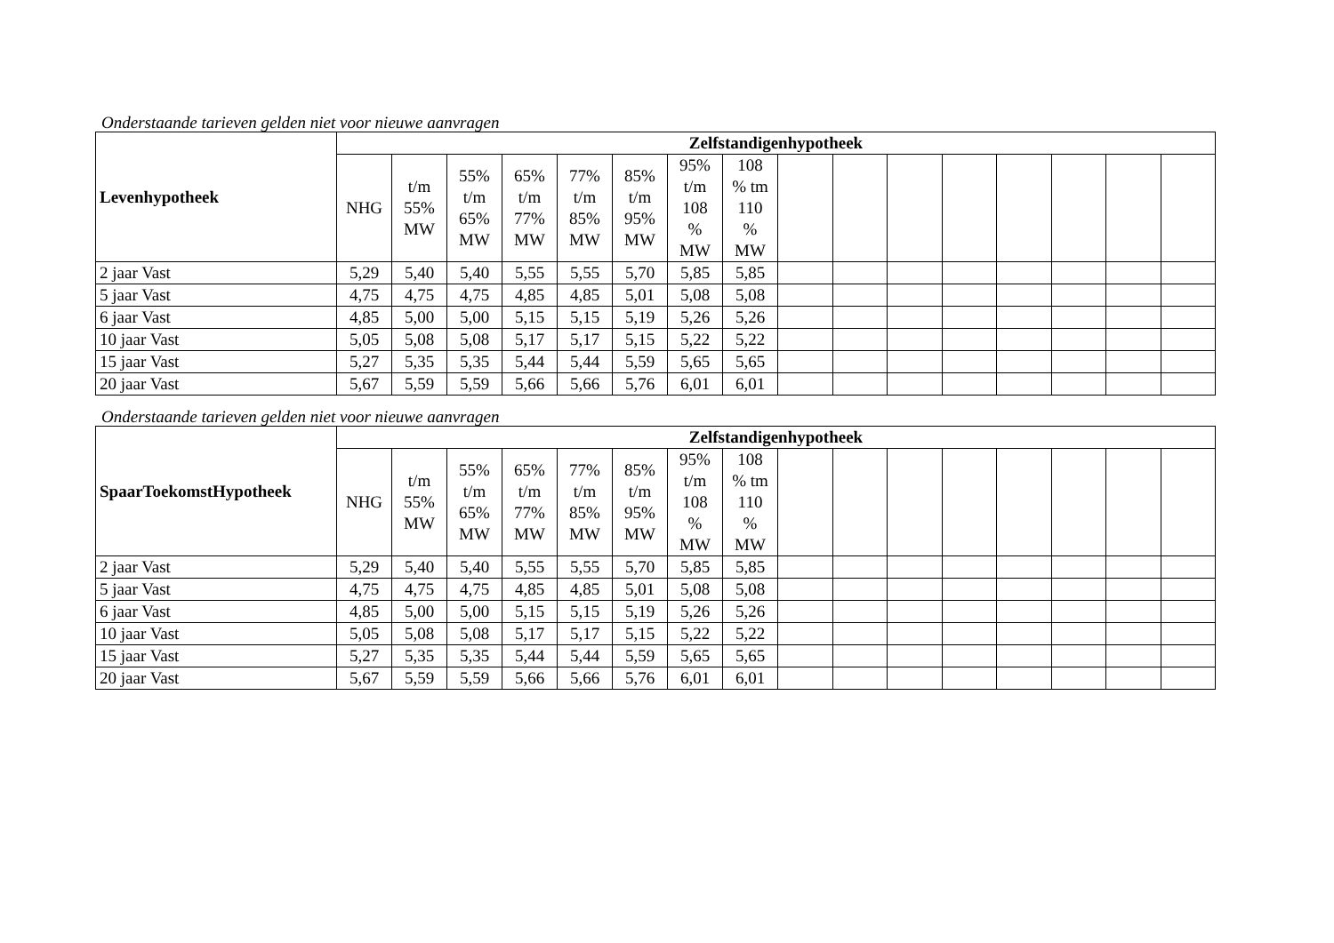Onderstaande tarieven gelden niet voor nieuwe aanvragen
| Levenhypotheek | Zelfstandigenhypotheek | | | | | | | | | | | | | | | |
| --- | --- | --- | --- | --- | --- | --- | --- | --- | --- | --- | --- | --- | --- | --- | --- | --- |
| | NHG | t/m 55% MW | 55% t/m 65% MW | 65% t/m 77% MW | 77% t/m 85% MW | 85% t/m 95% MW | 95% t/m 108 % MW | 108 % tm 110 % MW | | | | | | | | |
| 2 jaar Vast | 5,29 | 5,40 | 5,40 | 5,55 | 5,55 | 5,70 | 5,85 | 5,85 | | | | | | | | |
| 5 jaar Vast | 4,75 | 4,75 | 4,75 | 4,85 | 4,85 | 5,01 | 5,08 | 5,08 | | | | | | | | |
| 6 jaar Vast | 4,85 | 5,00 | 5,00 | 5,15 | 5,15 | 5,19 | 5,26 | 5,26 | | | | | | | | |
| 10 jaar Vast | 5,05 | 5,08 | 5,08 | 5,17 | 5,17 | 5,15 | 5,22 | 5,22 | | | | | | | | |
| 15 jaar Vast | 5,27 | 5,35 | 5,35 | 5,44 | 5,44 | 5,59 | 5,65 | 5,65 | | | | | | | | |
| 20 jaar Vast | 5,67 | 5,59 | 5,59 | 5,66 | 5,66 | 5,76 | 6,01 | 6,01 | | | | | | | | |
Onderstaande tarieven gelden niet voor nieuwe aanvragen
| SpaarToekomstHypotheek | Zelfstandigenhypotheek | | | | | | | | | | | | | | | |
| --- | --- | --- | --- | --- | --- | --- | --- | --- | --- | --- | --- | --- | --- | --- | --- | --- |
| | NHG | t/m 55% MW | 55% t/m 65% MW | 65% t/m 77% MW | 77% t/m 85% MW | 85% t/m 95% MW | 95% t/m 108 % MW | 108 % tm 110 % MW | | | | | | | | |
| 2 jaar Vast | 5,29 | 5,40 | 5,40 | 5,55 | 5,55 | 5,70 | 5,85 | 5,85 | | | | | | | | |
| 5 jaar Vast | 4,75 | 4,75 | 4,75 | 4,85 | 4,85 | 5,01 | 5,08 | 5,08 | | | | | | | | |
| 6 jaar Vast | 4,85 | 5,00 | 5,00 | 5,15 | 5,15 | 5,19 | 5,26 | 5,26 | | | | | | | | |
| 10 jaar Vast | 5,05 | 5,08 | 5,08 | 5,17 | 5,17 | 5,15 | 5,22 | 5,22 | | | | | | | | |
| 15 jaar Vast | 5,27 | 5,35 | 5,35 | 5,44 | 5,44 | 5,59 | 5,65 | 5,65 | | | | | | | | |
| 20 jaar Vast | 5,67 | 5,59 | 5,59 | 5,66 | 5,66 | 5,76 | 6,01 | 6,01 | | | | | | | | |